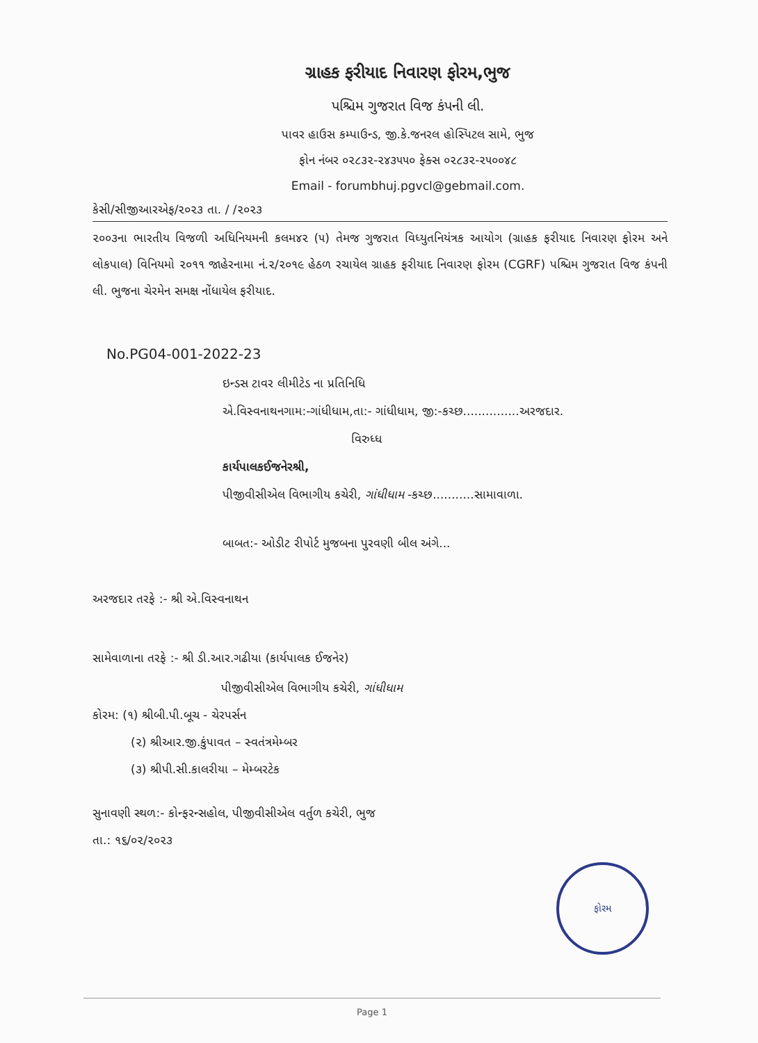ગ્રાહક ફરીયાદ નિવારણ ફોરમ,ભુજ
પશ્ચિમ ગુજરાત વિજ કંપની લી.
પાવર હાઉસ કમ્પાઉન્ડ, જી.કે.જનરલ હોસ્પિટલ સામે, ભુજ
ફોન નંબર ૦૨૮૩૨-૨૪૩૫૫૦ ફેક્સ ૦૨૮૩૨-૨૫૦૦૪૮
Email - forumbhuj.pgvcl@gebmail.com.
કેસી/સીજીઆરએફ/૨૦૨૩ તા. / /૨૦૨૩
૨૦૦૩ના ભારતીય વિજળી અધિનિયમની કલમ૪૨ (૫) તેમજ ગુજરાત વિધ્યુતનિયંત્રક આયોગ (ગ્રાહક ફરીયાદ નિવારણ ફોરમ અને લોકપાલ) વિનિયમો ૨૦૧૧ જાહેરનામા નં.૨/૨૦૧૯ હેઠળ રચાયેલ ગ્રાહક ફરીયાદ નિવારણ ફોરમ (CGRF) પશ્ચિમ ગુજરાત વિજ કંપની લી. ભુજના ચેરમેન સમક્ષ નોંધાયેલ ફરીયાદ.
No.PG04-001-2022-23
ઇન્ડસ ટાવર લીમીટેડ ના પ્રતિનિધિ
એ.વિસ્વનાથનગામ:-ગાંધીધામ,તા:- ગાંધીધામ, જી:-કચ્છ...............અરજદાર.
વિરુધ્ધ
કાર્યપાલકઈજનેરશ્રી,
પીજીવીસીએલ વિભાગીય કચેરી, ગાંધીધામ -કચ્છ...........સામાવાળા.
બાબત:- ઓડીટ રીપોર્ટ મુજબના પુરવણી બીલ અંગે...
અરજદાર તરફે :- શ્રી એ.વિસ્વનાથન
સામેવાળાના તરફે :- શ્રી ડી.આર.ગઢીયા (કાર્યપાલક ઈજનેર)
પીજીવીસીએલ વિભાગીય કચેરી, ગાંધીધામ
કોરમ: (૧) શ્રીબી.પી.બૂચ - ચેરપર્સન
(૨) શ્રીઆર.જી.કુંપાવત – સ્વતંત્રમેમ્બર
(૩) શ્રીપી.સી.કાલરીયા – મેમ્બરટેક
સુનાવણી સ્થળ:- કોન્ફરન્સહોલ, પીજીવીસીએલ વર્તુળ કચેરી, ભુજ
તા.: ૧૬/૦૨/૨૦૨૩
ફોરમ
Page 1